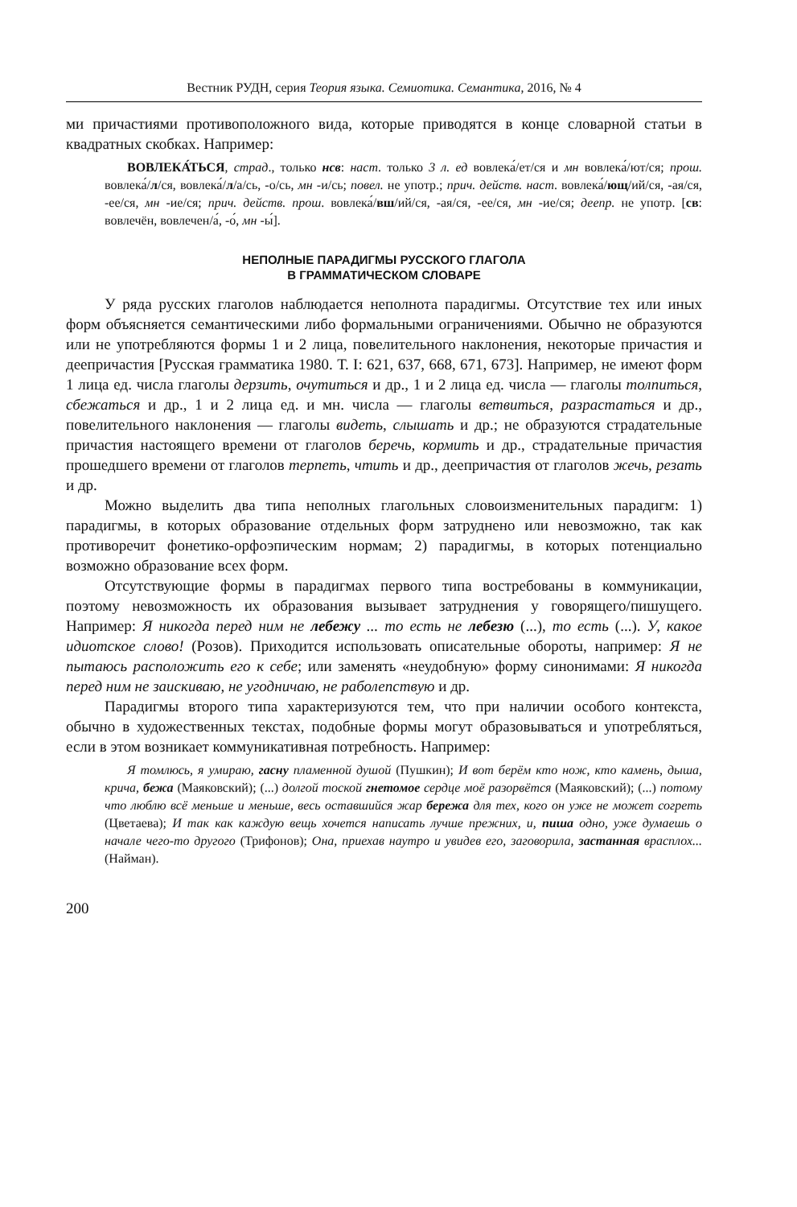Вестник РУДН, серия Теория языка. Семиотика. Семантика, 2016, № 4
ми причастиями противоположного вида, которые приводятся в конце словарной статьи в квадратных скобках. Например:
ВОВЛЕКА́ТЬСЯ, страд., только нсв: наст. только 3 л. ед вовлека́/ет/ся и мн вовлека́/ют/ся; прош. вовлека́/л/ся, вовлека́/л/а/сь, -о/сь, мн -и/сь; повел. не употр.; прич. действ. наст. вовлека́/ющ/ий/ся, -ая/ся, -ее/ся, мн -ие/ся; прич. действ. прош. вовлека́/вш/ий/ся, -ая/ся, -ее/ся, мн -ие/ся; деепр. не употр. [св: вовлечён, вовлечен/а́, -о́, мн -ы́].
НЕПОЛНЫЕ ПАРАДИГМЫ РУССКОГО ГЛАГОЛА
В ГРАММАТИЧЕСКОМ СЛОВАРЕ
У ряда русских глаголов наблюдается неполнота парадигмы. Отсутствие тех или иных форм объясняется семантическими либо формальными ограничениями. Обычно не образуются или не употребляются формы 1 и 2 лица, повелительного наклонения, некоторые причастия и деепричастия [Русская грамматика 1980. Т. I: 621, 637, 668, 671, 673]. Например, не имеют форм 1 лица ед. числа глаголы дерзить, очутиться и др., 1 и 2 лица ед. числа — глаголы толпиться, сбежаться и др., 1 и 2 лица ед. и мн. числа — глаголы ветвиться, разрастаться и др., повелительного наклонения — глаголы видеть, слышать и др.; не образуются страдательные причастия настоящего времени от глаголов беречь, кормить и др., страдательные причастия прошедшего времени от глаголов терпеть, чтить и др., деепричастия от глаголов жечь, резать и др.
Можно выделить два типа неполных глагольных словоизменительных парадигм: 1) парадигмы, в которых образование отдельных форм затруднено или невозможно, так как противоречит фонетико-орфоэпическим нормам; 2) парадигмы, в которых потенциально возможно образование всех форм.
Отсутствующие формы в парадигмах первого типа востребованы в коммуникации, поэтому невозможность их образования вызывает затруднения у говорящего/пишущего. Например: Я никогда перед ним не лебежу ... то есть не лебезю (...), то есть (...). У, какое идиотское слово! (Розов). Приходится использовать описательные обороты, например: Я не пытаюсь расположить его к себе; или заменять «неудобную» форму синонимами: Я никогда перед ним не заискиваю, не угодничаю, не раболепствую и др.
Парадигмы второго типа характеризуются тем, что при наличии особого контекста, обычно в художественных текстах, подобные формы могут образовываться и употребляться, если в этом возникает коммуникативная потребность. Например:
Я томлюсь, я умираю, гасну пламенной душой (Пушкин); И вот берём кто нож, кто камень, дыша, крича, бежа (Маяковский); (...) долгой тоской гнетомое сердце моё разорвётся (Маяковский); (...) потому что люблю всё меньше и меньше, весь оставшийся жар бережа для тех, кого он уже не может согреть (Цветаева); И так как каждую вещь хочется написать лучше прежних, и, пиша одно, уже думаешь о начале чего-то другого (Трифонов); Она, приехав наутро и увидев его, заговорила, застанная врасплох... (Найман).
200